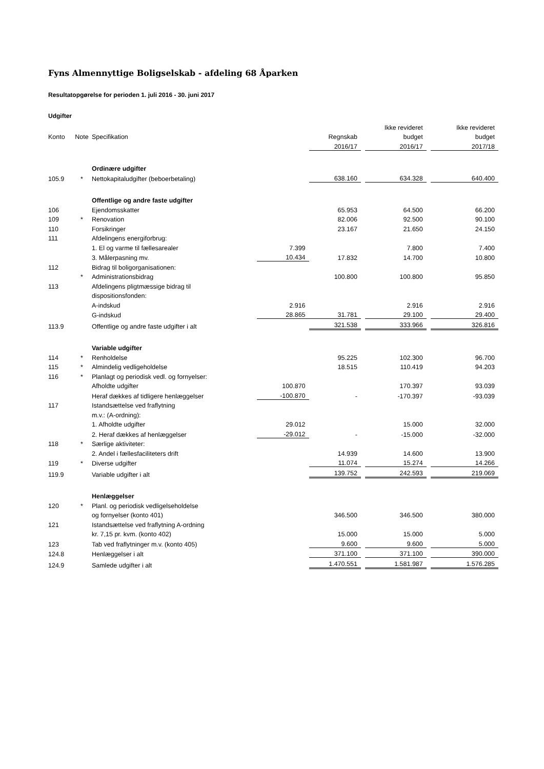Fyns Almennyttige Boligselskab - afdeling 68 Åparken
Resultatopgørelse for perioden 1. juli 2016 - 30. juni 2017
Udgifter
| | | | | | | Ikke revideret | | Ikke revideret |
| Konto | Note | Specifikation | | Regnskab | | budget | | budget |
| | | | | 2016/17 | | 2016/17 | | 2017/18 |
| | | Ordinære udgifter | | | | | | |
| 105.9 | * | Nettokapitaludgifter (beboerbetaling) | | 638.160 | | 634.328 | | 640.400 |
| | | Offentlige og andre faste udgifter | | | | | | |
| 106 | | Ejendomsskatter | | 65.953 | | 64.500 | | 66.200 |
| 109 | * | Renovation | | 82.006 | | 92.500 | | 90.100 |
| 110 | | Forsikringer | | 23.167 | | 21.650 | | 24.150 |
| 111 | | Afdelingens energiforbrug: | | | | | | |
| | | 1. El og varme til fællesarealer | 7.399 | | | 7.800 | | 7.400 |
| | | 3. Målerpasning mv. | 10.434 | 17.832 | | 14.700 | | 10.800 |
| 112 | | Bidrag til boligorganisationen: | | | | | | |
| | * | Administrationsbidrag | | 100.800 | | 100.800 | | 95.850 |
| 113 | | Afdelingens pligtmæssige bidrag til | | | | | | |
| | | dispositionsfonden: | | | | | | |
| | | A-indskud | 2.916 | | | 2.916 | | 2.916 |
| | | G-indskud | 28.865 | 31.781 | | 29.100 | | 29.400 |
| 113.9 | | Offentlige og andre faste udgifter i alt | | 321.538 | | 333.966 | | 326.816 |
| | | Variable udgifter | | | | | | |
| 114 | * | Renholdelse | | 95.225 | | 102.300 | | 96.700 |
| 115 | * | Almindelig vedligeholdelse | | 18.515 | | 110.419 | | 94.203 |
| 116 | * | Planlagt og periodisk vedl. og fornyelser: | | | | | | |
| | | Afholdte udgifter | 100.870 | | | 170.397 | | 93.039 |
| | | Heraf dækkes af tidligere henlæggelser | -100.870 | - | | -170.397 | | -93.039 |
| 117 | | Istandsættelse ved fraflytning | | | | | | |
| | | m.v.: (A-ordning): | | | | | | |
| | | 1. Afholdte udgifter | 29.012 | | | 15.000 | | 32.000 |
| | | 2. Heraf dækkes af henlæggelser | -29.012 | - | | -15.000 | | -32.000 |
| 118 | * | Særlige aktiviteter: | | | | | | |
| | | 2. Andel i fællesfaciliteters drift | | 14.939 | | 14.600 | | 13.900 |
| 119 | * | Diverse udgifter | | 11.074 | | 15.274 | | 14.266 |
| 119.9 | | Variable udgifter i alt | | 139.752 | | 242.593 | | 219.069 |
| | | Henlæggelser | | | | | | |
| 120 | * | Planl. og periodisk vedligelseholdelse | | | | | | |
| | | og fornyelser (konto 401) | | 346.500 | | 346.500 | | 380.000 |
| 121 | | Istandsættelse ved fraflytning A-ordning | | | | | | |
| | | kr. 7,15 pr. kvm. (konto 402) | | 15.000 | | 15.000 | | 5.000 |
| 123 | | Tab ved fraflytninger m.v. (konto 405) | | 9.600 | | 9.600 | | 5.000 |
| 124.8 | | Henlæggelser i alt | | 371.100 | | 371.100 | | 390.000 |
| 124.9 | | Samlede udgifter i alt | | 1.470.551 | | 1.581.987 | | 1.576.285 |